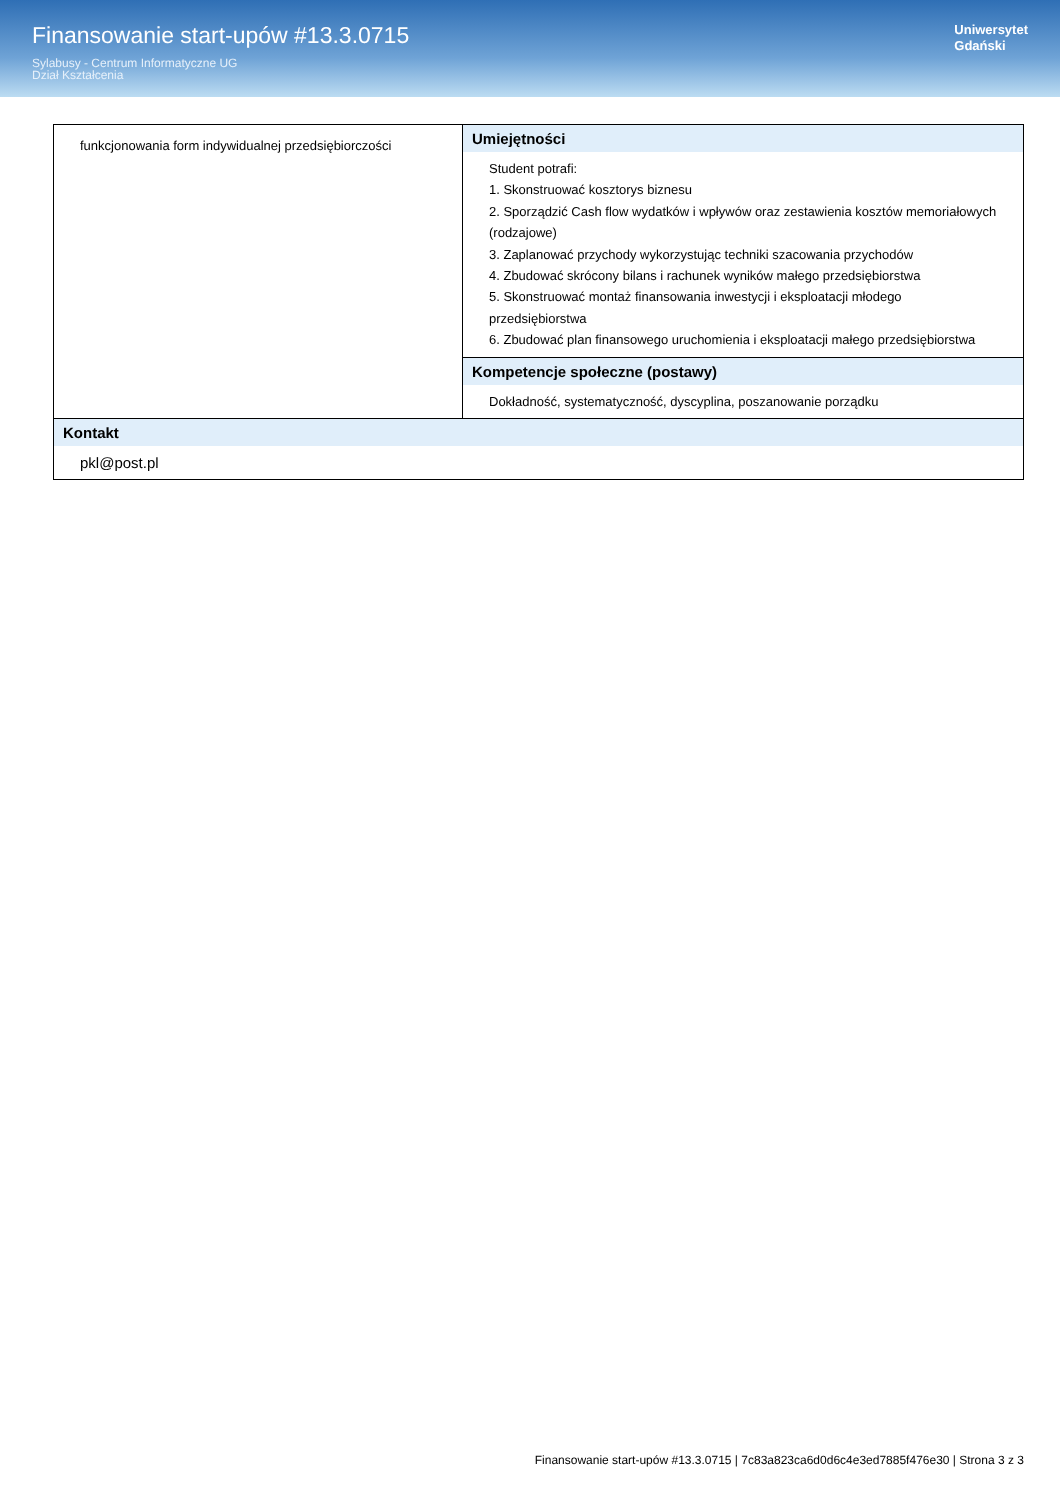Finansowanie start-upów #13.3.0715
Sylabusy - Centrum Informatyczne UG
Dział Kształcenia
Uniwersytet
Gdański
| funkcjonowania form indywidualnej przedsiębiorczości | Umiejętności Student potrafi: 1. Skonstruować kosztorys biznesu 2. Sporządzić Cash flow wydatków i wpływów oraz zestawienia kosztów memoriałowych (rodzajowe) 3. Zaplanować przychody wykorzystując techniki szacowania przychodów 4. Zbudować skrócony bilans i rachunek wyników małego przedsiębiorstwa 5. Skonstruować montaż finansowania inwestycji i eksploatacji młodego przedsiębiorstwa 6. Zbudować plan finansowego uruchomienia i eksploatacji małego przedsiębiorstwa |
| | Kompetencje społeczne (postawy) Dokładność, systematyczność, dyscyplina, poszanowanie porządku |
| Kontakt pkl@post.pl | |
Finansowanie start-upów #13.3.0715 | 7c83a823ca6d0d6c4e3ed7885f476e30 | Strona 3 z 3